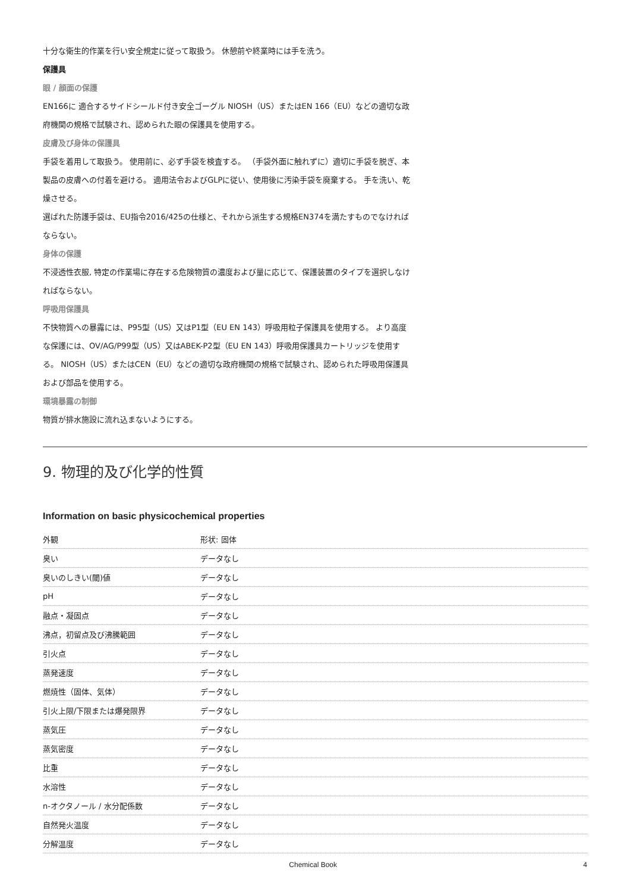十分な衛生的作業を行い安全規定に従って取扱う。 休憩前や終業時には手を洗う。
保護具
眼 / 顔面の保護
EN166に 適合するサイドシールド付き安全ゴーグル NIOSH（US）またはEN 166（EU）などの適切な政府機関の規格で試験され、認められた眼の保護具を使用する。
皮膚及び身体の保護具
手袋を着用して取扱う。 使用前に、必ず手袋を検査する。 （手袋外面に触れずに）適切に手袋を脱ぎ、本製品の皮膚への付着を避ける。 適用法令およびGLPに従い、使用後に汚染手袋を廃棄する。 手を洗い、乾燥させる。
選ばれた防護手袋は、EU指令2016/425の仕様と、それから派生する規格EN374を満たすものでなければならない。
身体の保護
不浸透性衣服, 特定の作業場に存在する危険物質の濃度および量に応じて、保護装置のタイプを選択しなければならない。
呼吸用保護具
不快物質への暴露には、P95型（US）又はP1型（EU EN 143）呼吸用粒子保護具を使用する。 より高度な保護には、OV/AG/P99型（US）又はABEK-P2型（EU EN 143）呼吸用保護具カートリッジを使用する。 NIOSH（US）またはCEN（EU）などの適切な政府機関の規格で試験され、認められた呼吸用保護具および部品を使用する。
環境暴露の制御
物質が排水施設に流れ込まないようにする。
9. 物理的及び化学的性質
Information on basic physicochemical properties
| 外観 | 形状: 固体 |
| 臭い | データなし |
| 臭いのしきい(閾)値 | データなし |
| pH | データなし |
| 融点・凝固点 | データなし |
| 沸点，初留点及び沸騰範囲 | データなし |
| 引火点 | データなし |
| 蒸発速度 | データなし |
| 燃焼性（固体、気体） | データなし |
| 引火上限/下限または爆発限界 | データなし |
| 蒸気圧 | データなし |
| 蒸気密度 | データなし |
| 比重 | データなし |
| 水溶性 | データなし |
| n-オクタノール / 水分配係数 | データなし |
| 自然発火温度 | データなし |
| 分解温度 | データなし |
Chemical Book 4